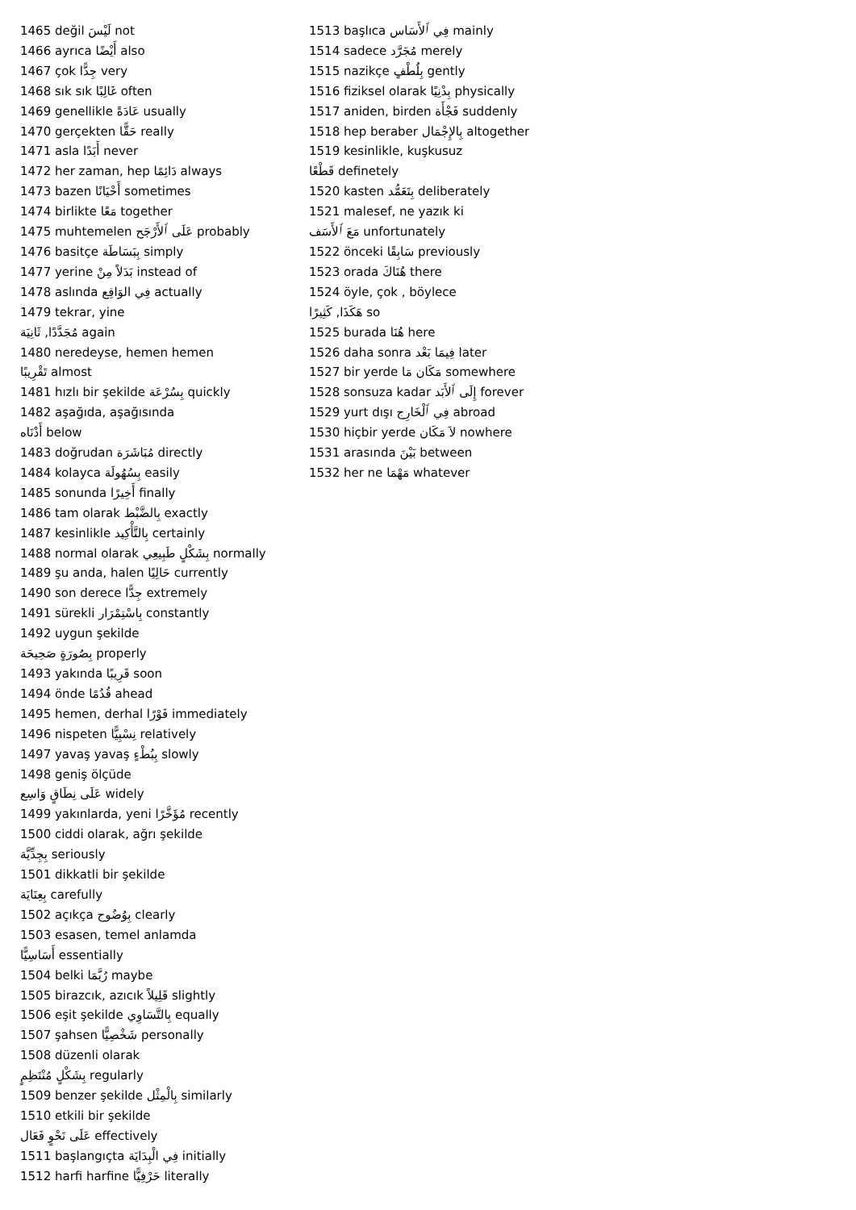1465 değil لَيْسَ not
1466 ayrıca أَيْضًا also
1467 çok جِدًّا very
1468 sık sık غَالِبًا often
1469 genellikle عَادَةً usually
1470 gerçekten حَقًّا really
1471 asla أَبَدًا never
1472 her zaman, hep دَائِمًا always
1473 bazen أَحْيَانًا sometimes
1474 birlikte مَعًا together
1475 muhtemelen عَلَى ٱلأَرْجَح probably
1476 basitçe بِبَسَاطَة simply
1477 yerine بَدَلاً مِنْ instead of
1478 aslında فِي الوَاقِع actually
1479 tekrar, yine
مُجَدَّدًا, ثَانِيَة again
1480 neredeyse, hemen hemen
تَقْرِيبًا almost
1481 hızlı bir şekilde بِسُرْعَة quickly
1482 aşağıda, aşağısında
أَدْنَاه below
1483 doğrudan مُبَاشَرَة directly
1484 kolayca بِسُهُولَة easily
1485 sonunda أَخِيرًا finally
1486 tam olarak بِالضَّبْط exactly
1487 kesinlikle بِالتَّأْكِيد certainly
1488 normal olarak بِشَكْلٍ طَبِيعِي normally
1489 şu anda, halen حَالِيًا currently
1490 son derece جِدًّا extremely
1491 sürekli بِاسْتِمْرَار constantly
1492 uygun şekilde
بِصُورَةٍ صَحِيحَة properly
1493 yakında قَرِيبًا soon
1494 önde قُدُمًا ahead
1495 hemen, derhal فَوْرًا immediately
1496 nispeten نِسْبِيًّا relatively
1497 yavaş yavaş بِبُطْءٍ slowly
1498 geniş ölçüde
عَلَى نِطَاقٍ وَاسِع widely
1499 yakınlarda, yeni مُؤَخَّرًا recently
1500 ciddi olarak, ağrı şekilde
بِجِدِّيَّة seriously
1501 dikkatli bir şekilde
بِعِنَايَة carefully
1502 açıkça بِوُضُوح clearly
1503 esasen, temel anlamda
أَسَاسِيًّا essentially
1504 belki رُبَّمَا maybe
1505 birazcık, azıcık قَلِيلاً slightly
1506 eşit şekilde بِالتَّسَاوِي equally
1507 şahsen شَخْصِيًّا personally
1508 düzenli olarak
بِشَكْلٍ مُنْتَظِمٍ regularly
1509 benzer şekilde بِالْمِثْل similarly
1510 etkili bir şekilde
عَلَى نَحْوٍ فَعَال effectively
1511 başlangıçta فِي الْبِدَايَة initially
1512 harfi harfine حَرْفِيًّا literally
1513 başlıca فِي ٱلأَسَاس mainly
1514 sadece مُجَرَّد merely
1515 nazikçe بِلُطْفٍ gently
1516 fiziksel olarak بِدْنِيًا physically
1517 aniden, birden فَجْأَة suddenly
1518 hep beraber بِالإِجْمَال altogether
1519 kesinlikle, kuşkusuz
قَطْعًا definetely
1520 kasten بِتَعَمُّد deliberately
1521 malesef, ne yazık ki
مَعَ ٱلأَسَف unfortunately
1522 önceki سَابِقًا previously
1523 orada هُنَاكَ there
1524 öyle, çok , böylece
هَكَذَا, كَثِيرًا so
1525 burada هُنَا here
1526 daha sonra فِيمَا بَعْد later
1527 bir yerde مَكَان مَا somewhere
1528 sonsuza kadar إِلَى ٱلأَبَد forever
1529 yurt dışı فِي ٱلْخَارِج abroad
1530 hiçbir yerde لاَ مَكَان nowhere
1531 arasında بَيْنَ between
1532 her ne مَهْمَا whatever